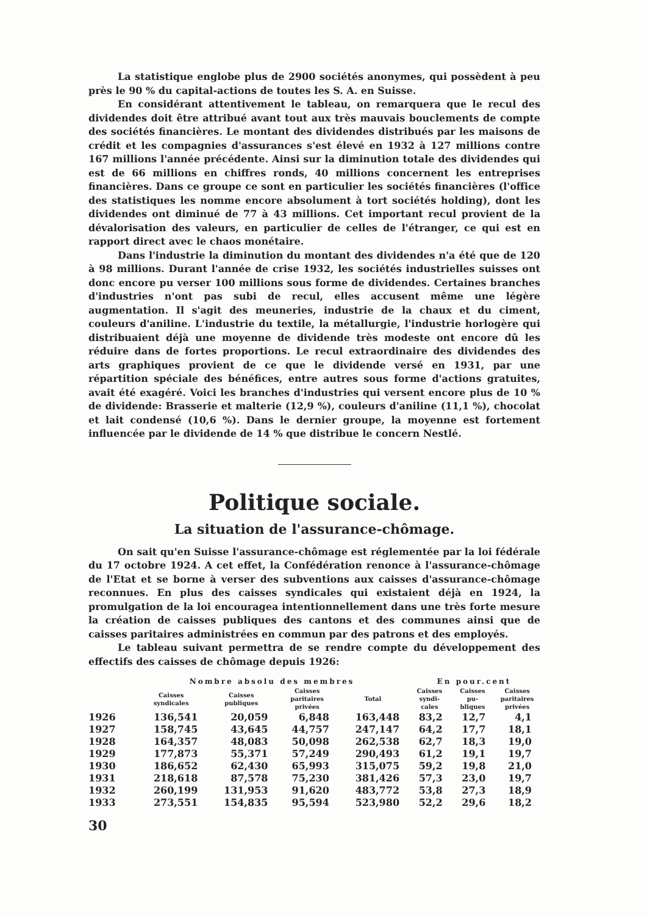La statistique englobe plus de 2900 sociétés anonymes, qui possèdent à peu près le 90 % du capital-actions de toutes les S. A. en Suisse.
En considérant attentivement le tableau, on remarquera que le recul des dividendes doit être attribué avant tout aux très mauvais bouclements de compte des sociétés financières. Le montant des dividendes distribués par les maisons de crédit et les compagnies d'assurances s'est élevé en 1932 à 127 millions contre 167 millions l'année précédente. Ainsi sur la diminution totale des dividendes qui est de 66 millions en chiffres ronds, 40 millions concernent les entreprises financières. Dans ce groupe ce sont en particulier les sociétés financières (l'office des statistiques les nomme encore absolument à tort sociétés holding), dont les dividendes ont diminué de 77 à 43 millions. Cet important recul provient de la dévalorisation des valeurs, en particulier de celles de l'étranger, ce qui est en rapport direct avec le chaos monétaire.
Dans l'industrie la diminution du montant des dividendes n'a été que de 120 à 98 millions. Durant l'année de crise 1932, les sociétés industrielles suisses ont donc encore pu verser 100 millions sous forme de dividendes. Certaines branches d'industries n'ont pas subi de recul, elles accusent même une légère augmentation. Il s'agit des meuneries, industrie de la chaux et du ciment, couleurs d'aniline. L'industrie du textile, la métallurgie, l'industrie horlogère qui distribuaient déjà une moyenne de dividende très modeste ont encore dû les réduire dans de fortes proportions. Le recul extraordinaire des dividendes des arts graphiques provient de ce que le dividende versé en 1931, par une répartition spéciale des bénéfices, entre autres sous forme d'actions gratuites, avait été exagéré. Voici les branches d'industries qui versent encore plus de 10 % de dividende: Brasserie et malterie (12,9 %), couleurs d'aniline (11,1 %), chocolat et lait condensé (10,6 %). Dans le dernier groupe, la moyenne est fortement influencée par le dividende de 14 % que distribue le concern Nestlé.
Politique sociale.
La situation de l'assurance-chômage.
On sait qu'en Suisse l'assurance-chômage est réglementée par la loi fédérale du 17 octobre 1924. A cet effet, la Confédération renonce à l'assurance-chômage de l'Etat et se borne à verser des subventions aux caisses d'assurance-chômage reconnues. En plus des caisses syndicales qui existaient déjà en 1924, la promulgation de la loi encouragea intentionnellement dans une très forte mesure la création de caisses publiques des cantons et des communes ainsi que de caisses paritaires administrées en commun par des patrons et des employés.
Le tableau suivant permettra de se rendre compte du développement des effectifs des caisses de chômage depuis 1926:
| | Nombre absolu des membres | | | | En pour.cent | | |
| --- | --- | --- | --- | --- | --- | --- | --- |
| | Caisses syndicales | Caisses publiques | Caisses paritaires privées | Total | Caisses syndi- cales | Caisses pu- bliques | Caisses paritaires privées |
| 1926 | 136,541 | 20,059 | 6,848 | 163,448 | 83,2 | 12,7 | 4,1 |
| 1927 | 158,745 | 43,645 | 44,757 | 247,147 | 64,2 | 17,7 | 18,1 |
| 1928 | 164,357 | 48,083 | 50,098 | 262,538 | 62,7 | 18,3 | 19,0 |
| 1929 | 177,873 | 55,371 | 57,249 | 290,493 | 61,2 | 19,1 | 19,7 |
| 1930 | 186,652 | 62,430 | 65,993 | 315,075 | 59,2 | 19,8 | 21,0 |
| 1931 | 218,618 | 87,578 | 75,230 | 381,426 | 57,3 | 23,0 | 19,7 |
| 1932 | 260,199 | 131,953 | 91,620 | 483,772 | 53,8 | 27,3 | 18,9 |
| 1933 | 273,551 | 154,835 | 95,594 | 523,980 | 52,2 | 29,6 | 18,2 |
30